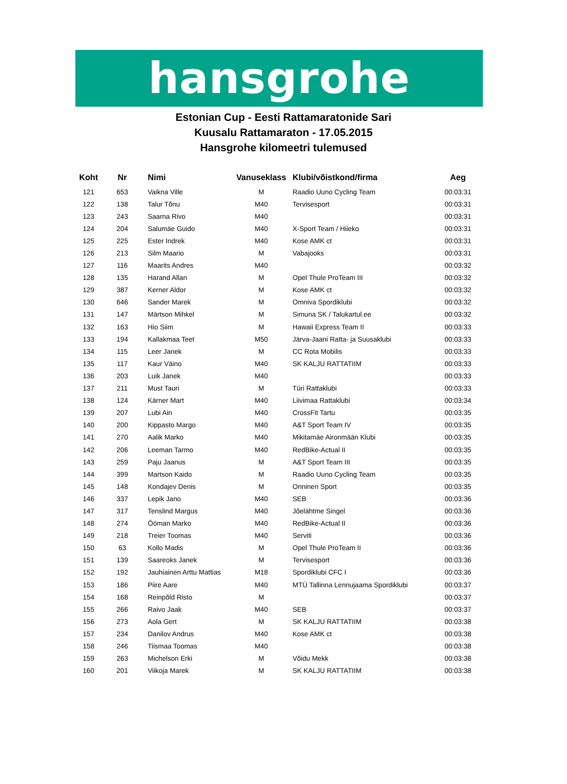hansgrohe
Estonian Cup - Eesti Rattamaratonide Sari
Kuusalu Rattamaraton - 17.05.2015
Hansgrohe kilomeetri tulemused
| Koht | Nr | Nimi | Vanuseklass | Klubi/võistkond/firma | Aeg |
| --- | --- | --- | --- | --- | --- |
| 121 | 653 | Vaikna Ville | M | Raadio Uuno Cycling Team | 00:03:31 |
| 122 | 138 | Talur Tõnu | M40 | Tervisesport | 00:03:31 |
| 123 | 243 | Saarna Rivo | M40 | | 00:03:31 |
| 124 | 204 | Salumäe Guido | M40 | X-Sport Team / Hiieko | 00:03:31 |
| 125 | 225 | Ester Indrek | M40 | Kose AMK ct | 00:03:31 |
| 126 | 213 | Silm Maario | M | Vabajooks | 00:03:31 |
| 127 | 116 | Maarits Andres | M40 | | 00:03:32 |
| 128 | 135 | Harand Allan | M | Opel Thule ProTeam III | 00:03:32 |
| 129 | 387 | Kerner Aldor | M | Kose AMK ct | 00:03:32 |
| 130 | 646 | Sander Marek | M | Omniva Spordiklubi | 00:03:32 |
| 131 | 147 | Märtson Mihkel | M | Simuna SK / Talukartul.ee | 00:03:32 |
| 132 | 163 | Hio Siim | M | Hawaii Express Team II | 00:03:33 |
| 133 | 194 | Kallakmaa Teet | M50 | Järva-Jaani Ratta- ja Suusaklubi | 00:03:33 |
| 134 | 115 | Leer Janek | M | CC Rota Mobilis | 00:03:33 |
| 135 | 117 | Kaur Väino | M40 | SK KALJU RATTATIIM | 00:03:33 |
| 136 | 203 | Luik Janek | M40 | | 00:03:33 |
| 137 | 211 | Must Tauri | M | Türi Rattaklubi | 00:03:33 |
| 138 | 124 | Kärner Mart | M40 | Liivimaa Rattaklubi | 00:03:34 |
| 139 | 207 | Lubi Ain | M40 | CrossFit Tartu | 00:03:35 |
| 140 | 200 | Kippasto Margo | M40 | A&T Sport Team IV | 00:03:35 |
| 141 | 270 | Aalik Marko | M40 | Mikitamäe Aironmään Klubi | 00:03:35 |
| 142 | 206 | Leeman Tarmo | M40 | RedBike-Actual II | 00:03:35 |
| 143 | 259 | Paju Jaanus | M | A&T Sport Team III | 00:03:35 |
| 144 | 399 | Martson Kaido | M | Raadio Uuno Cycling Team | 00:03:35 |
| 145 | 148 | Kondajev Denis | M | Onninen Sport | 00:03:35 |
| 146 | 337 | Lepik Jano | M40 | SEB | 00:03:36 |
| 147 | 317 | Tenslind Margus | M40 | Jõelähtme Singel | 00:03:36 |
| 148 | 274 | Ööman Marko | M40 | RedBike-Actual II | 00:03:36 |
| 149 | 218 | Treier Toomas | M40 | Serviti | 00:03:36 |
| 150 | 63 | Kollo Madis | M | Opel Thule ProTeam II | 00:03:36 |
| 151 | 139 | Saareoks Janek | M | Tervisesport | 00:03:36 |
| 152 | 192 | Jauhiainen Arttu Mattias | M18 | Spordiklubi CFC I | 00:03:36 |
| 153 | 186 | Piire Aare | M40 | MTÜ Tallinna Lennujaama Spordiklubi | 00:03:37 |
| 154 | 168 | Reinpõld Risto | M | | 00:03:37 |
| 155 | 266 | Raivo Jaak | M40 | SEB | 00:03:37 |
| 156 | 273 | Aola Gert | M | SK KALJU RATTATIIM | 00:03:38 |
| 157 | 234 | Danilov Andrus | M40 | Kose AMK ct | 00:03:38 |
| 158 | 246 | Tiismaa Toomas | M40 | | 00:03:38 |
| 159 | 263 | Michelson Erki | M | Võidu Mekk | 00:03:38 |
| 160 | 201 | Viikoja Marek | M | SK KALJU RATTATIIM | 00:03:38 |